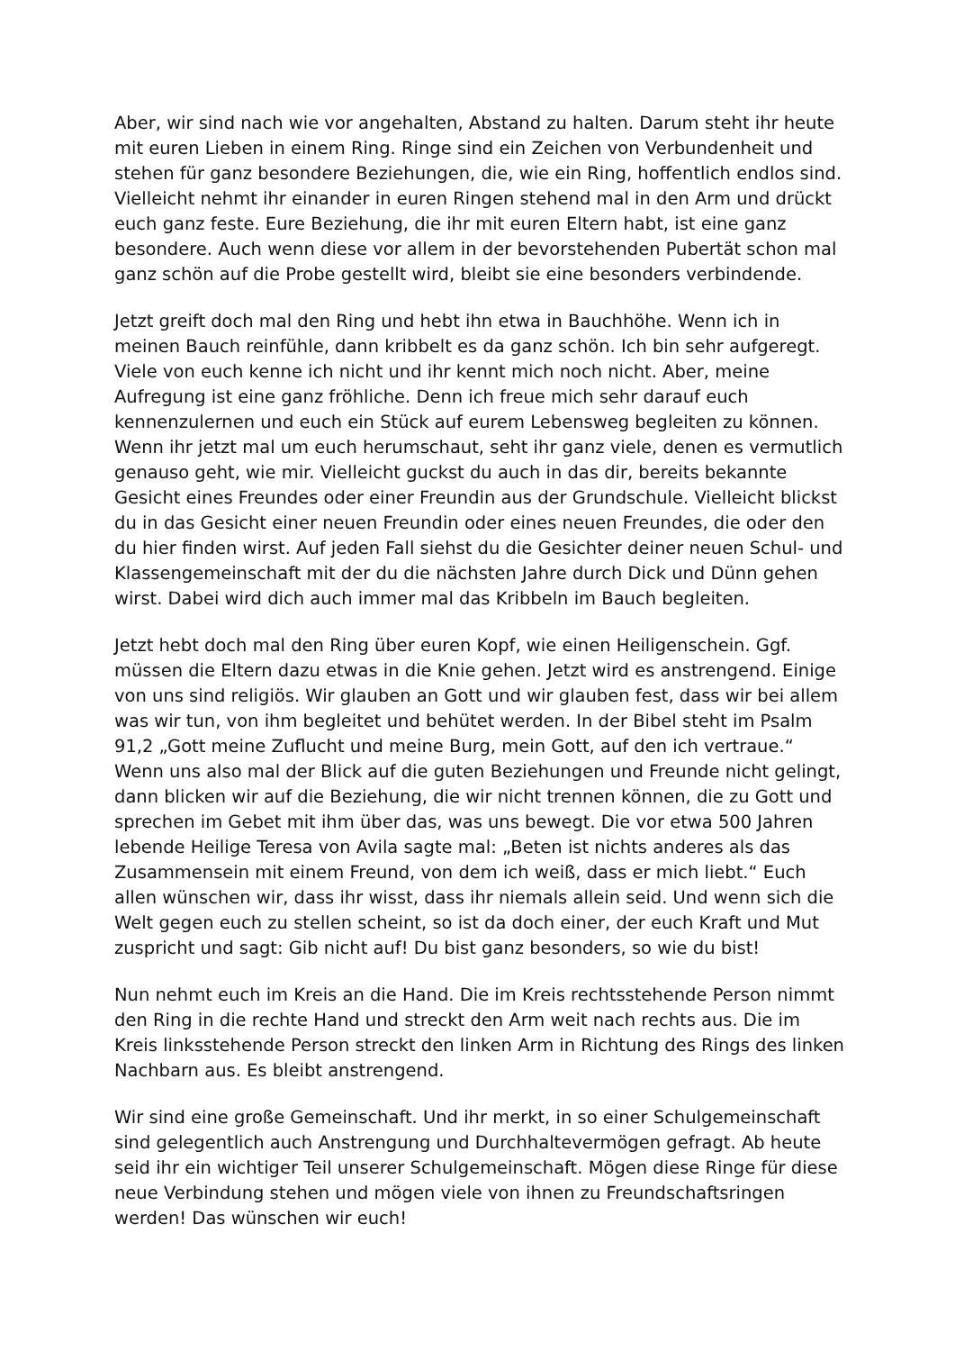Aber, wir sind nach wie vor angehalten, Abstand zu halten. Darum steht ihr heute mit euren Lieben in einem Ring. Ringe sind ein Zeichen von Verbundenheit und stehen für ganz besondere Beziehungen, die, wie ein Ring, hoffentlich endlos sind. Vielleicht nehmt ihr einander in euren Ringen stehend mal in den Arm und drückt euch ganz feste. Eure Beziehung, die ihr mit euren Eltern habt, ist eine ganz besondere. Auch wenn diese vor allem in der bevorstehenden Pubertät schon mal ganz schön auf die Probe gestellt wird, bleibt sie eine besonders verbindende.
Jetzt greift doch mal den Ring und hebt ihn etwa in Bauchhöhe. Wenn ich in meinen Bauch reinfühle, dann kribbelt es da ganz schön. Ich bin sehr aufgeregt. Viele von euch kenne ich nicht und ihr kennt mich noch nicht. Aber, meine Aufregung ist eine ganz fröhliche. Denn ich freue mich sehr darauf euch kennenzulernen und euch ein Stück auf eurem Lebensweg begleiten zu können. Wenn ihr jetzt mal um euch herumschaut, seht ihr ganz viele, denen es vermutlich genauso geht, wie mir. Vielleicht guckst du auch in das dir, bereits bekannte Gesicht eines Freundes oder einer Freundin aus der Grundschule. Vielleicht blickst du in das Gesicht einer neuen Freundin oder eines neuen Freundes, die oder den du hier finden wirst. Auf jeden Fall siehst du die Gesichter deiner neuen Schul- und Klassengemeinschaft mit der du die nächsten Jahre durch Dick und Dünn gehen wirst. Dabei wird dich auch immer mal das Kribbeln im Bauch begleiten.
Jetzt hebt doch mal den Ring über euren Kopf, wie einen Heiligenschein. Ggf. müssen die Eltern dazu etwas in die Knie gehen. Jetzt wird es anstrengend. Einige von uns sind religiös. Wir glauben an Gott und wir glauben fest, dass wir bei allem was wir tun, von ihm begleitet und behütet werden. In der Bibel steht im Psalm 91,2 „Gott meine Zuflucht und meine Burg, mein Gott, auf den ich vertraue.“ Wenn uns also mal der Blick auf die guten Beziehungen und Freunde nicht gelingt, dann blicken wir auf die Beziehung, die wir nicht trennen können, die zu Gott und sprechen im Gebet mit ihm über das, was uns bewegt. Die vor etwa 500 Jahren lebende Heilige Teresa von Avila sagte mal: „Beten ist nichts anderes als das Zusammensein mit einem Freund, von dem ich weiß, dass er mich liebt.“ Euch allen wünschen wir, dass ihr wisst, dass ihr niemals allein seid. Und wenn sich die Welt gegen euch zu stellen scheint, so ist da doch einer, der euch Kraft und Mut zuspricht und sagt: Gib nicht auf! Du bist ganz besonders, so wie du bist!
Nun nehmt euch im Kreis an die Hand. Die im Kreis rechtsstehende Person nimmt den Ring in die rechte Hand und streckt den Arm weit nach rechts aus. Die im Kreis linksstehende Person streckt den linken Arm in Richtung des Rings des linken Nachbarn aus. Es bleibt anstrengend.
Wir sind eine große Gemeinschaft. Und ihr merkt, in so einer Schulgemeinschaft sind gelegentlich auch Anstrengung und Durchhaltevermögen gefragt. Ab heute seid ihr ein wichtiger Teil unserer Schulgemeinschaft. Mögen diese Ringe für diese neue Verbindung stehen und mögen viele von ihnen zu Freundschaftsringen werden! Das wünschen wir euch!